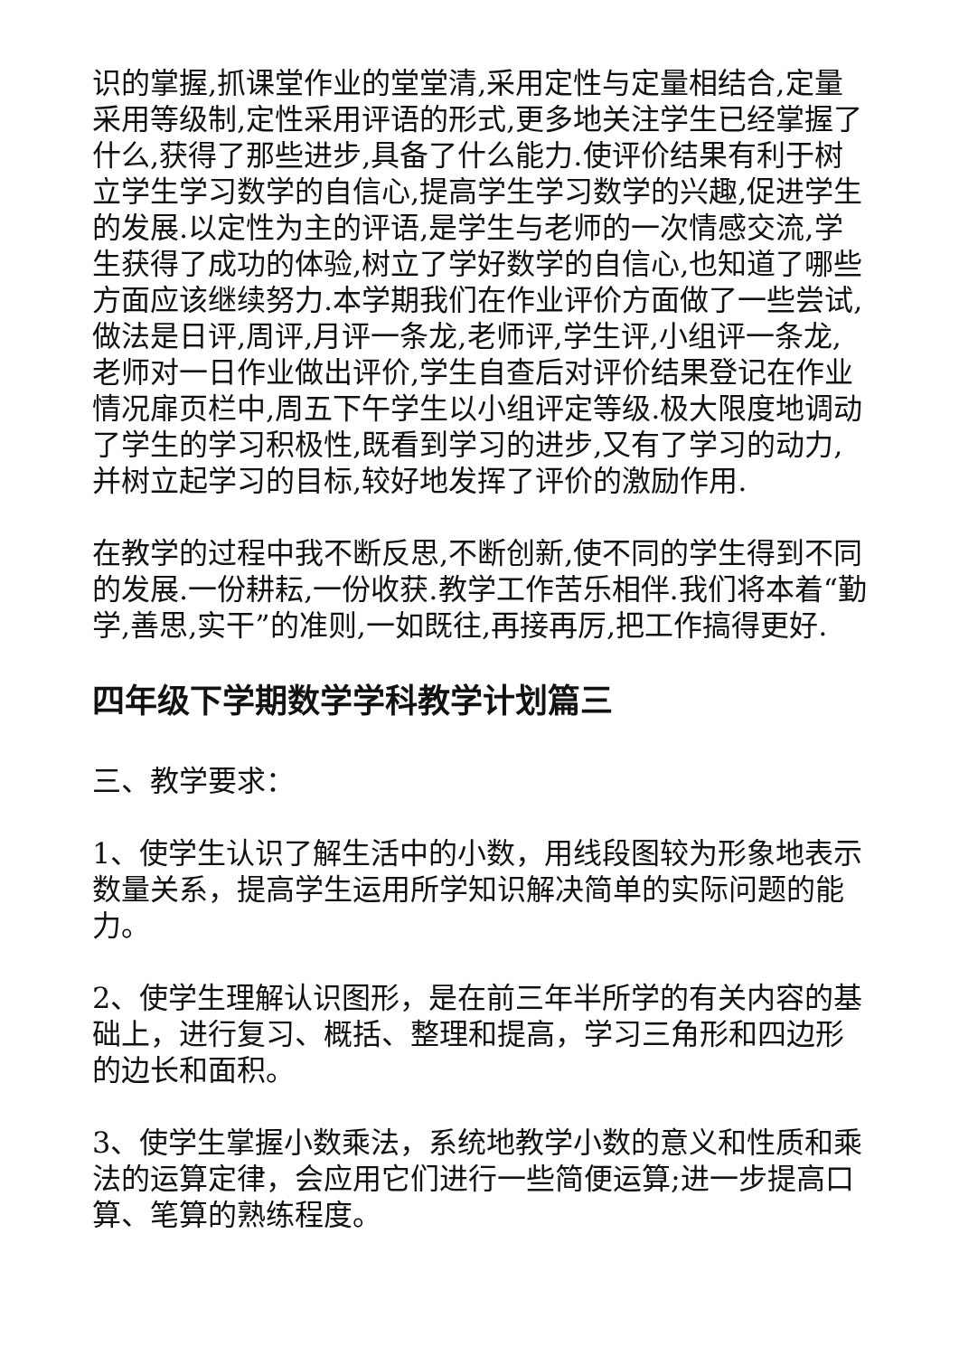识的掌握,抓课堂作业的堂堂清,采用定性与定量相结合,定量采用等级制,定性采用评语的形式,更多地关注学生已经掌握了什么,获得了那些进步,具备了什么能力.使评价结果有利于树立学生学习数学的自信心,提高学生学习数学的兴趣,促进学生的发展.以定性为主的评语,是学生与老师的一次情感交流,学生获得了成功的体验,树立了学好数学的自信心,也知道了哪些方面应该继续努力.本学期我们在作业评价方面做了一些尝试,做法是日评,周评,月评一条龙,老师评,学生评,小组评一条龙,老师对一日作业做出评价,学生自查后对评价结果登记在作业情况扉页栏中,周五下午学生以小组评定等级.极大限度地调动了学生的学习积极性,既看到学习的进步,又有了学习的动力,并树立起学习的目标,较好地发挥了评价的激励作用.
在教学的过程中我不断反思,不断创新,使不同的学生得到不同的发展.一份耕耘,一份收获.教学工作苦乐相伴.我们将本着“勤学,善思,实干”的准则,一如既往,再接再厉,把工作搞得更好.
四年级下学期数学学科教学计划篇三
三、教学要求：
1、使学生认识了解生活中的小数，用线段图较为形象地表示数量关系，提高学生运用所学知识解决简单的实际问题的能力。
2、使学生理解认识图形，是在前三年半所学的有关内容的基础上，进行复习、概括、整理和提高，学习三角形和四边形的边长和面积。
3、使学生掌握小数乘法，系统地教学小数的意义和性质和乘法的运算定律，会应用它们进行一些简便运算;进一步提高口算、笔算的熟练程度。